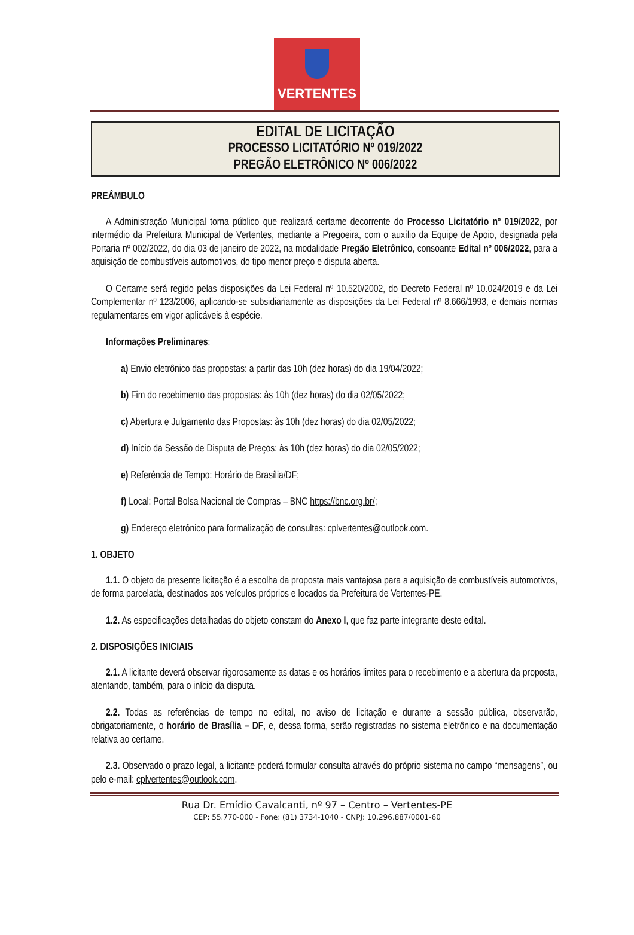VERTENTES
EDITAL DE LICITAÇÃO
PROCESSO LICITATÓRIO Nº 019/2022
PREGÃO ELETRÔNICO Nº 006/2022
PREÂMBULO
A Administração Municipal torna público que realizará certame decorrente do Processo Licitatório nº 019/2022, por intermédio da Prefeitura Municipal de Vertentes, mediante a Pregoeira, com o auxílio da Equipe de Apoio, designada pela Portaria nº 002/2022, do dia 03 de janeiro de 2022, na modalidade Pregão Eletrônico, consoante Edital nº 006/2022, para a aquisição de combustíveis automotivos, do tipo menor preço e disputa aberta.
O Certame será regido pelas disposições da Lei Federal nº 10.520/2002, do Decreto Federal nº 10.024/2019 e da Lei Complementar nº 123/2006, aplicando-se subsidiariamente as disposições da Lei Federal nº 8.666/1993, e demais normas regulamentares em vigor aplicáveis à espécie.
Informações Preliminares:
a) Envio eletrônico das propostas: a partir das 10h (dez horas) do dia 19/04/2022;
b) Fim do recebimento das propostas: às 10h (dez horas) do dia 02/05/2022;
c) Abertura e Julgamento das Propostas: às 10h (dez horas) do dia 02/05/2022;
d) Início da Sessão de Disputa de Preços: às 10h (dez horas) do dia 02/05/2022;
e) Referência de Tempo: Horário de Brasília/DF;
f) Local: Portal Bolsa Nacional de Compras – BNC https://bnc.org.br/;
g) Endereço eletrônico para formalização de consultas: cplvertentes@outlook.com.
1. OBJETO
1.1. O objeto da presente licitação é a escolha da proposta mais vantajosa para a aquisição de combustíveis automotivos, de forma parcelada, destinados aos veículos próprios e locados da Prefeitura de Vertentes-PE.
1.2. As especificações detalhadas do objeto constam do Anexo I, que faz parte integrante deste edital.
2. DISPOSIÇÕES INICIAIS
2.1. A licitante deverá observar rigorosamente as datas e os horários limites para o recebimento e a abertura da proposta, atentando, também, para o início da disputa.
2.2. Todas as referências de tempo no edital, no aviso de licitação e durante a sessão pública, observarão, obrigatoriamente, o horário de Brasília – DF, e, dessa forma, serão registradas no sistema eletrônico e na documentação relativa ao certame.
2.3. Observado o prazo legal, a licitante poderá formular consulta através do próprio sistema no campo “mensagens”, ou pelo e-mail: cplvertentes@outlook.com.
Rua Dr. Emídio Cavalcanti, nº 97 – Centro – Vertentes-PE
CEP: 55.770-000 - Fone: (81) 3734-1040 - CNPJ: 10.296.887/0001-60